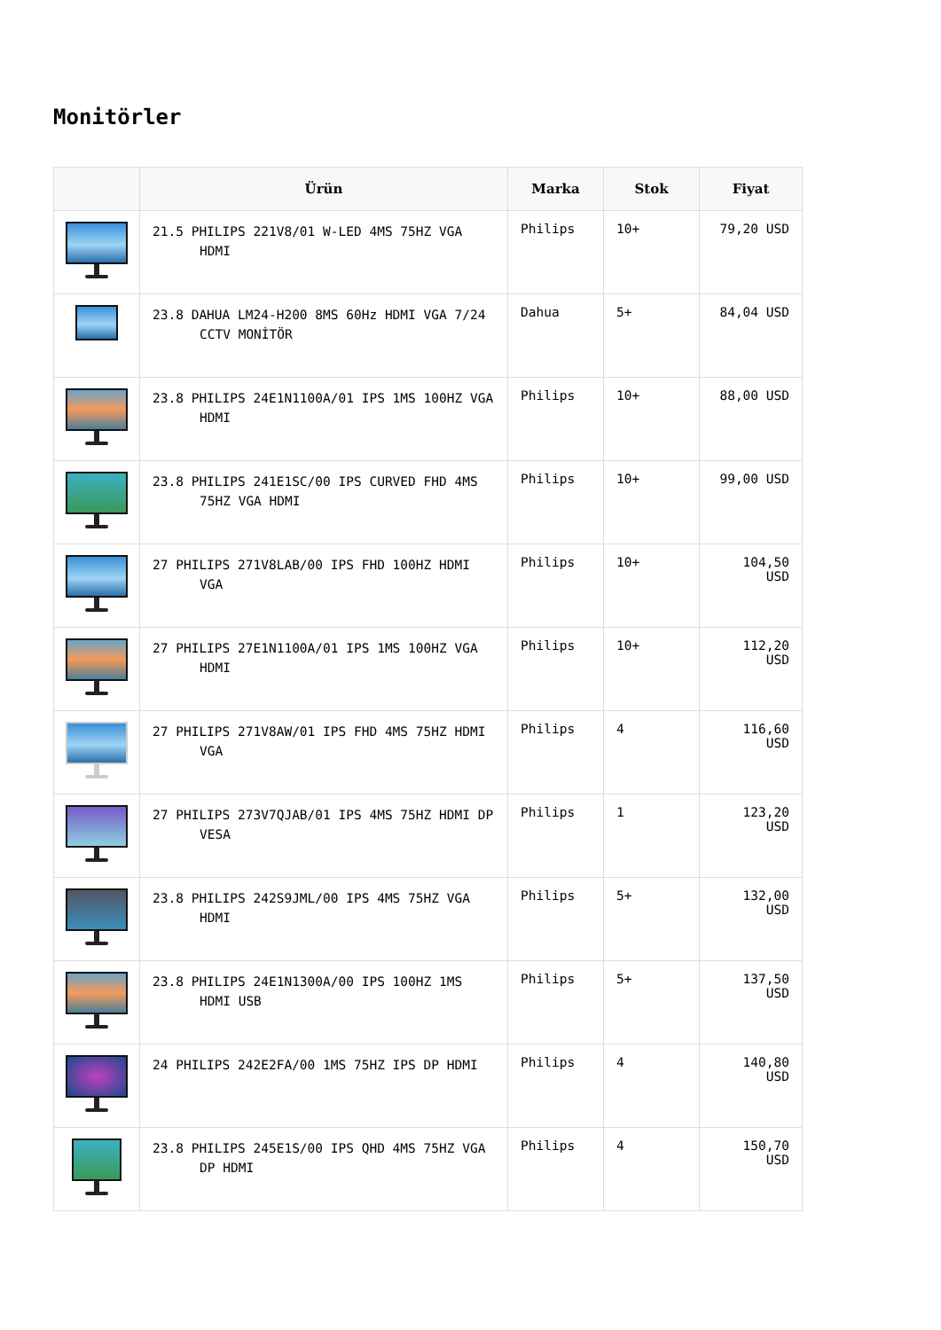Monitörler
| | Ürün | Marka | Stok | Fiyat |
| --- | --- | --- | --- | --- |
| | 21.5 PHILIPS 221V8/01 W-LED 4MS 75HZ VGA HDMI | Philips | 10+ | 79,20 USD |
| | 23.8 DAHUA LM24-H200 8MS 60Hz HDMI VGA 7/24 CCTV MONİTÖR | Dahua | 5+ | 84,04 USD |
| | 23.8 PHILIPS 24E1N1100A/01 IPS 1MS 100HZ VGA HDMI | Philips | 10+ | 88,00 USD |
| | 23.8 PHILIPS 241E1SC/00 IPS CURVED FHD 4MS 75HZ VGA HDMI | Philips | 10+ | 99,00 USD |
| | 27 PHILIPS 271V8LAB/00 IPS FHD 100HZ HDMI VGA | Philips | 10+ | 104,50 USD |
| | 27 PHILIPS 27E1N1100A/01 IPS 1MS 100HZ VGA HDMI | Philips | 10+ | 112,20 USD |
| | 27 PHILIPS 271V8AW/01 IPS FHD 4MS 75HZ HDMI VGA | Philips | 4 | 116,60 USD |
| | 27 PHILIPS 273V7QJAB/01 IPS 4MS 75HZ HDMI DP VESA | Philips | 1 | 123,20 USD |
| | 23.8 PHILIPS 242S9JML/00 IPS 4MS 75HZ VGA HDMI | Philips | 5+ | 132,00 USD |
| | 23.8 PHILIPS 24E1N1300A/00 IPS 100HZ 1MS HDMI USB | Philips | 5+ | 137,50 USD |
| | 24 PHILIPS 242E2FA/00 1MS 75HZ IPS DP HDMI | Philips | 4 | 140,80 USD |
| | 23.8 PHILIPS 245E1S/00 IPS QHD 4MS 75HZ VGA DP HDMI | Philips | 4 | 150,70 USD |